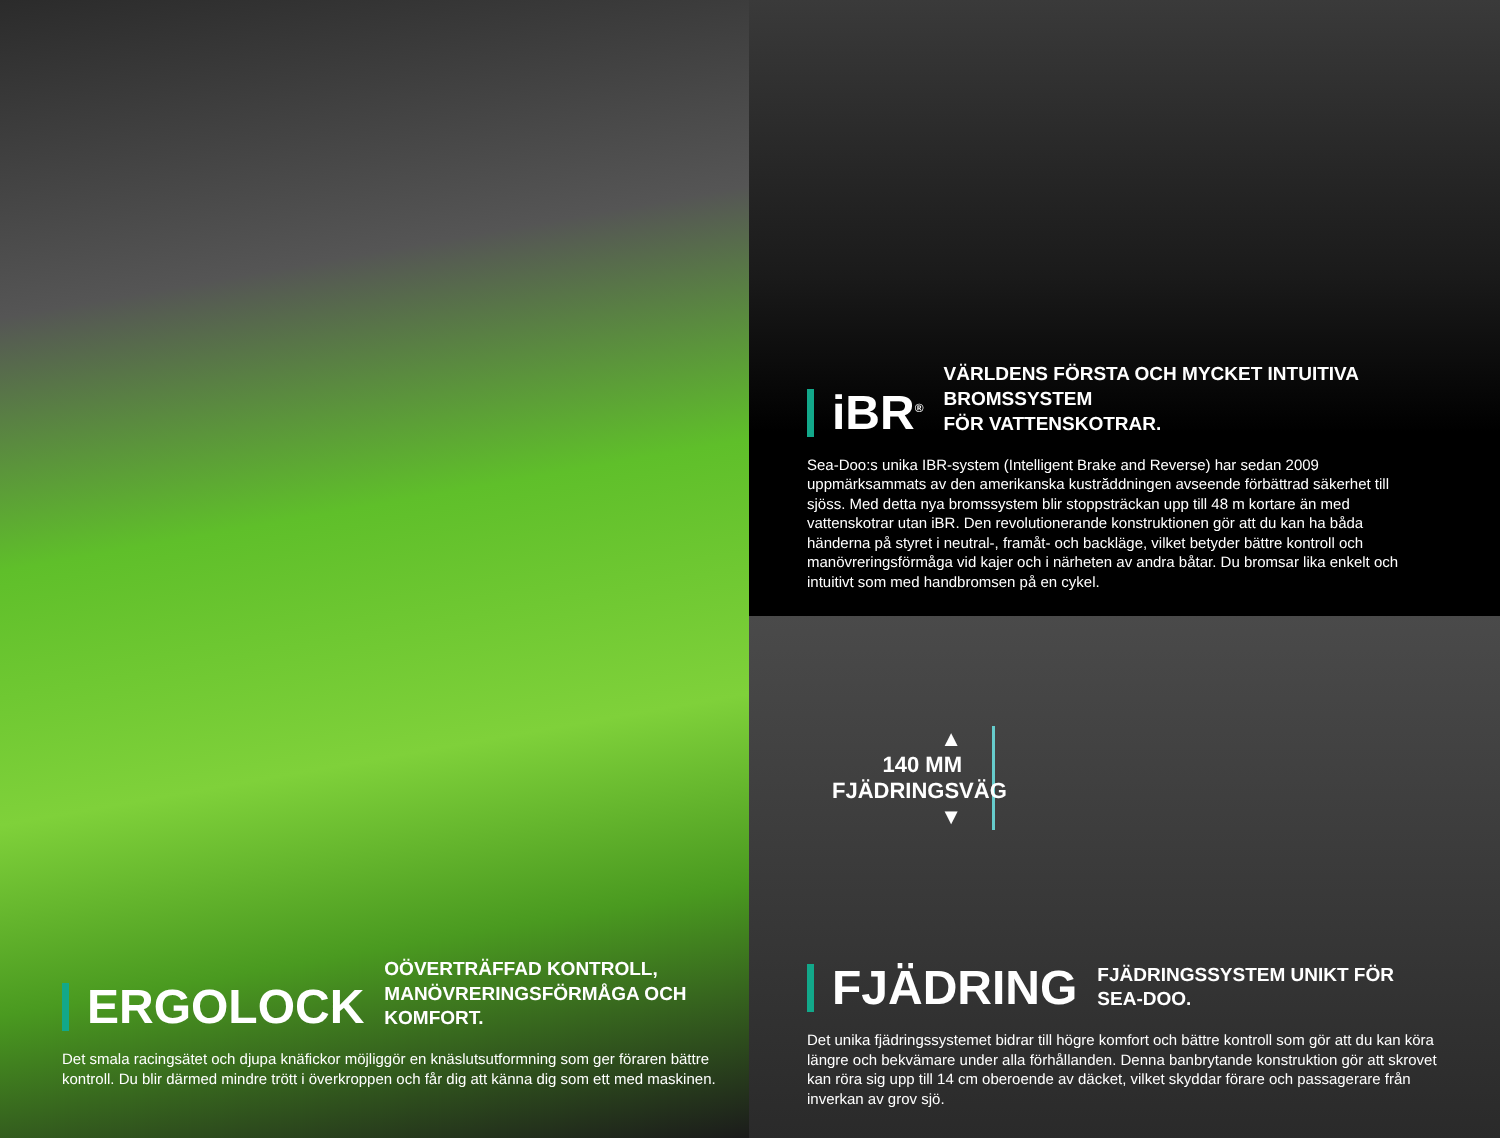ERGOLOCK
OÖVERTRÄFFAD KONTROLL,
MANÖVRERINGSFÖRMÅGA OCH KOMFORT.
Det smala racingsätet och djupa knäfickor möjliggör en knäslutsutformning som ger föraren bättre kontroll. Du blir därmed mindre trött i överkroppen och får dig att känna dig som ett med maskinen.
iBR<sup>®</sup>
VÄRLDENS FÖRSTA OCH MYCKET INTUITIVA BROMSSYSTEM
FÖR VATTENSKOTRAR.
Sea-Doo:s unika IBR-system (Intelligent Brake and Reverse) har sedan 2009 uppmärksammats av den amerikanska kustrăddningen avseende förbättrad säkerhet till sjöss. Med detta nya bromssystem blir stoppsträckan upp till 48 m kortare än med vattenskotrar utan iBR. Den revolutionerande konstruktionen gör att du kan ha båda händerna på styret i neutral-, framåt- och backläge, vilket betyder bättre kontroll och manövreringsförmåga vid kajer och i närheten av andra båtar. Du bromsar lika enkelt och intuitivt som med handbromsen på en cykel.
▲
140 MM
FJÄDRINGSVÄG
▼
FJÄDRING
FJÄDRINGSSYSTEM UNIKT FÖR SEA-DOO.
Det unika fjädringssystemet bidrar till högre komfort och bättre kontroll som gör att du kan köra längre och bekvämare under alla förhållanden. Denna banbrytande konstruktion gör att skrovet kan röra sig upp till 14 cm oberoende av däcket, vilket skyddar förare och passagerare från inverkan av grov sjö.